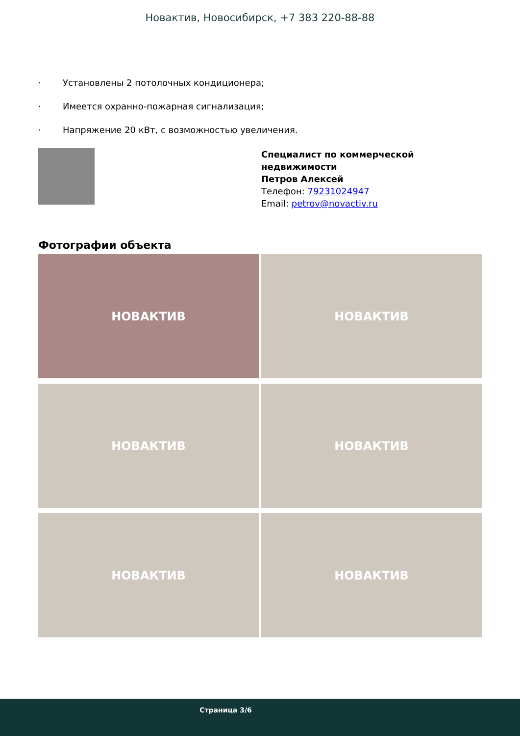Новактив, Новосибирск, +7 383 220-88-88
· Установлены 2 потолочных кондиционера;
· Имеется охранно-пожарная сигнализация;
· Напряжение 20 кВт, с возможностью увеличения.
Специалист по коммерческой
недвижимости
Петров Алексей
Телефон: 79231024947
Email: petrov@novactiv.ru
Фотографии объекта
НОВАКТИВ
НОВАКТИВ
НОВАКТИВ
НОВАКТИВ
НОВАКТИВ
НОВАКТИВ
Страница 3/6